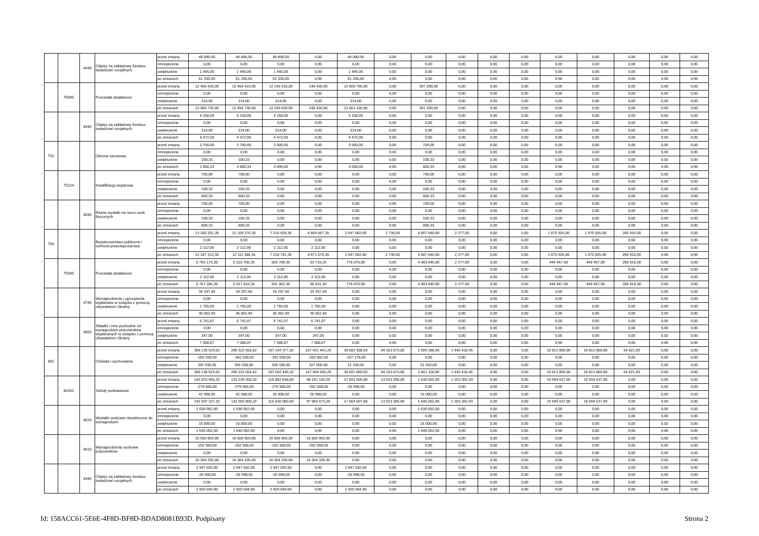| | | 4440 | Odpisy na zakładowy fundusz świadczeń socjalnych | przed zmianą | 49 890,00 | 49 890,00 | 49 890,00 | 0,00 | 49 890,00 | 0,00 | 0,00 | 0,00 | 0,00 | 0,00 | 0,00 | 0,00 | 0,00 | 0,00 | 0,00 |
| | | | | zmniejszenie | 0,00 | 0,00 | 0,00 | 0,00 | 0,00 | 0,00 | 0,00 | 0,00 | 0,00 | 0,00 | 0,00 | 0,00 | 0,00 | 0,00 | 0,00 |
| | | | | zwiększenie | 1 445,00 | 1 445,00 | 1 445,00 | 0,00 | 1 445,00 | 0,00 | 0,00 | 0,00 | 0,00 | 0,00 | 0,00 | 0,00 | 0,00 | 0,00 | 0,00 |
| | | | | po zmianach | 51 335,00 | 51 335,00 | 51 335,00 | 0,00 | 51 335,00 | 0,00 | 0,00 | 0,00 | 0,00 | 0,00 | 0,00 | 0,00 | 0,00 | 0,00 | 0,00 |
| | 75095 | | Pozostała działalność | przed zmianą | 12 456 416,00 | 12 456 416,00 | 12 149 216,00 | 148 430,00 | 12 000 786,00 | 0,00 | 307 200,00 | 0,00 | 0,00 | 0,00 | 0,00 | 0,00 | 0,00 | 0,00 | 0,00 |
| | | | | zmniejszenie | 0,00 | 0,00 | 0,00 | 0,00 | 0,00 | 0,00 | 0,00 | 0,00 | 0,00 | 0,00 | 0,00 | 0,00 | 0,00 | 0,00 | 0,00 |
| | | | | zwiększenie | 314,00 | 314,00 | 314,00 | 0,00 | 314,00 | 0,00 | 0,00 | 0,00 | 0,00 | 0,00 | 0,00 | 0,00 | 0,00 | 0,00 | 0,00 |
| | | | | po zmianach | 12 456 730,00 | 12 456 730,00 | 12 149 530,00 | 148 430,00 | 12 001 100,00 | 0,00 | 307 200,00 | 0,00 | 0,00 | 0,00 | 0,00 | 0,00 | 0,00 | 0,00 | 0,00 |
| | | 4440 | Odpisy na zakładowy fundusz świadczeń socjalnych | przed zmianą | 4 158,00 | 4 158,00 | 4 158,00 | 0,00 | 4 158,00 | 0,00 | 0,00 | 0,00 | 0,00 | 0,00 | 0,00 | 0,00 | 0,00 | 0,00 | 0,00 |
| | | | | zmniejszenie | 0,00 | 0,00 | 0,00 | 0,00 | 0,00 | 0,00 | 0,00 | 0,00 | 0,00 | 0,00 | 0,00 | 0,00 | 0,00 | 0,00 | 0,00 |
| | | | | zwiększenie | 314,00 | 314,00 | 314,00 | 0,00 | 314,00 | 0,00 | 0,00 | 0,00 | 0,00 | 0,00 | 0,00 | 0,00 | 0,00 | 0,00 | 0,00 |
| | | | | po zmianach | 4 472,00 | 4 472,00 | 4 472,00 | 0,00 | 4 472,00 | 0,00 | 0,00 | 0,00 | 0,00 | 0,00 | 0,00 | 0,00 | 0,00 | 0,00 | 0,00 |
| 752 | | | Obrona narodowa | przed zmianą | 3 700,00 | 3 700,00 | 3 000,00 | 0,00 | 3 000,00 | 0,00 | 700,00 | 0,00 | 0,00 | 0,00 | 0,00 | 0,00 | 0,00 | 0,00 | 0,00 |
| | | | | zmniejszenie | 0,00 | 0,00 | 0,00 | 0,00 | 0,00 | 0,00 | 0,00 | 0,00 | 0,00 | 0,00 | 0,00 | 0,00 | 0,00 | 0,00 | 0,00 |
| | | | | zwiększenie | 100,33 | 100,33 | 0,00 | 0,00 | 0,00 | 0,00 | 100,33 | 0,00 | 0,00 | 0,00 | 0,00 | 0,00 | 0,00 | 0,00 | 0,00 |
| | | | | po zmianach | 3 800,33 | 3 800,33 | 3 000,00 | 0,00 | 3 000,00 | 0,00 | 800,33 | 0,00 | 0,00 | 0,00 | 0,00 | 0,00 | 0,00 | 0,00 | 0,00 |
| | 75224 | | Kwalifikacja wojskowa. | przed zmianą | 700,00 | 700,00 | 0,00 | 0,00 | 0,00 | 0,00 | 700,00 | 0,00 | 0,00 | 0,00 | 0,00 | 0,00 | 0,00 | 0,00 | 0,00 |
| | | | | zmniejszenie | 0,00 | 0,00 | 0,00 | 0,00 | 0,00 | 0,00 | 0,00 | 0,00 | 0,00 | 0,00 | 0,00 | 0,00 | 0,00 | 0,00 | 0,00 |
| | | | | zwiększenie | 100,33 | 100,33 | 0,00 | 0,00 | 0,00 | 0,00 | 100,33 | 0,00 | 0,00 | 0,00 | 0,00 | 0,00 | 0,00 | 0,00 | 0,00 |
| | | | | po zmianach | 800,33 | 800,33 | 0,00 | 0,00 | 0,00 | 0,00 | 800,33 | 0,00 | 0,00 | 0,00 | 0,00 | 0,00 | 0,00 | 0,00 | 0,00 |
| | | 3030 | Różne wydatki na rzecz osób fizycznych | przed zmianą | 700,00 | 700,00 | 0,00 | 0,00 | 0,00 | 0,00 | 700,00 | 0,00 | 0,00 | 0,00 | 0,00 | 0,00 | 0,00 | 0,00 | 0,00 |
| | | | | zmniejszenie | 0,00 | 0,00 | 0,00 | 0,00 | 0,00 | 0,00 | 0,00 | 0,00 | 0,00 | 0,00 | 0,00 | 0,00 | 0,00 | 0,00 | 0,00 |
| | | | | zwiększenie | 100,33 | 100,33 | 0,00 | 0,00 | 0,00 | 0,00 | 100,33 | 0,00 | 0,00 | 0,00 | 0,00 | 0,00 | 0,00 | 0,00 | 0,00 |
| | | | | po zmianach | 800,33 | 800,33 | 0,00 | 0,00 | 0,00 | 0,00 | 800,33 | 0,00 | 0,00 | 0,00 | 0,00 | 0,00 | 0,00 | 0,00 | 0,00 |
| 754 | | | Bezpieczeństwo publiczne i ochrona przeciwpożarowa | przed zmianą | 13 185 201,35 | 12 109 276,35 | 7 216 629,35 | 4 669 567,35 | 2 547 062,00 | 2 730,00 | 4 887 640,00 | 2 277,00 | 0,00 | 0,00 | 1 075 925,00 | 1 075 925,00 | 265 910,00 | 0,00 | 0,00 |
| | | | | zmniejszenie | 0,00 | 0,00 | 0,00 | 0,00 | 0,00 | 0,00 | 0,00 | 0,00 | 0,00 | 0,00 | 0,00 | 0,00 | 0,00 | 0,00 | 0,00 |
| | | | | zwiększenie | 2 112,00 | 2 112,00 | 2 112,00 | 2 112,00 | 0,00 | 0,00 | 0,00 | 0,00 | 0,00 | 0,00 | 0,00 | 0,00 | 0,00 | 0,00 | 0,00 |
| | | | | po zmianach | 13 187 313,35 | 12 111 388,35 | 7 218 741,35 | 4 671 679,35 | 2 547 062,00 | 2 730,00 | 4 887 640,00 | 2 277,00 | 0,00 | 0,00 | 1 075 925,00 | 1 075 925,00 | 265 910,00 | 0,00 | 0,00 |
| | 75495 | | Pozostała działalność | przed zmianą | 5 765 173,35 | 5 315 706,35 | 829 789,35 | 53 719,35 | 776 070,00 | 0,00 | 4 483 640,00 | 2 277,00 | 0,00 | 0,00 | 449 467,00 | 449 467,00 | 265 910,00 | 0,00 | 0,00 |
| | | | | zmniejszenie | 0,00 | 0,00 | 0,00 | 0,00 | 0,00 | 0,00 | 0,00 | 0,00 | 0,00 | 0,00 | 0,00 | 0,00 | 0,00 | 0,00 | 0,00 |
| | | | | zwiększenie | 2 112,00 | 2 112,00 | 2 112,00 | 2 112,00 | 0,00 | 0,00 | 0,00 | 0,00 | 0,00 | 0,00 | 0,00 | 0,00 | 0,00 | 0,00 | 0,00 |
| | | | | po zmianach | 5 767 285,35 | 5 317 818,35 | 831 901,35 | 55 831,35 | 776 070,00 | 0,00 | 4 483 640,00 | 2 277,00 | 0,00 | 0,00 | 449 467,00 | 449 467,00 | 265 910,00 | 0,00 | 0,00 |
| | | 4740 | Wynagrodzenia i uposażenia wypłacane w związku z pomocą obywatelom Ukrainy | przed zmianą | 34 297,48 | 34 297,48 | 34 297,48 | 34 297,48 | 0,00 | 0,00 | 0,00 | 0,00 | 0,00 | 0,00 | 0,00 | 0,00 | 0,00 | 0,00 | 0,00 |
| | | | | zmniejszenie | 0,00 | 0,00 | 0,00 | 0,00 | 0,00 | 0,00 | 0,00 | 0,00 | 0,00 | 0,00 | 0,00 | 0,00 | 0,00 | 0,00 | 0,00 |
| | | | | zwiększenie | 1 765,00 | 1 765,00 | 1 765,00 | 1 765,00 | 0,00 | 0,00 | 0,00 | 0,00 | 0,00 | 0,00 | 0,00 | 0,00 | 0,00 | 0,00 | 0,00 |
| | | | | po zmianach | 36 062,48 | 36 062,48 | 36 062,48 | 36 062,48 | 0,00 | 0,00 | 0,00 | 0,00 | 0,00 | 0,00 | 0,00 | 0,00 | 0,00 | 0,00 | 0,00 |
| | | 4850 | Składki i inne pochodne od wynagrodzeń pracowników wypłacanych w związku z pomocą obywatelom Ukrainy | przed zmianą | 6 741,87 | 6 741,87 | 6 741,87 | 6 741,87 | 0,00 | 0,00 | 0,00 | 0,00 | 0,00 | 0,00 | 0,00 | 0,00 | 0,00 | 0,00 | 0,00 |
| | | | | zmniejszenie | 0,00 | 0,00 | 0,00 | 0,00 | 0,00 | 0,00 | 0,00 | 0,00 | 0,00 | 0,00 | 0,00 | 0,00 | 0,00 | 0,00 | 0,00 |
| | | | | zwiększenie | 347,00 | 347,00 | 347,00 | 347,00 | 0,00 | 0,00 | 0,00 | 0,00 | 0,00 | 0,00 | 0,00 | 0,00 | 0,00 | 0,00 | 0,00 |
| | | | | po zmianach | 7 088,87 | 7 088,87 | 7 088,87 | 7 088,87 | 0,00 | 0,00 | 0,00 | 0,00 | 0,00 | 0,00 | 0,00 | 0,00 | 0,00 | 0,00 | 0,00 |
| 801 | | | Oświata i wychowanie | przed zmianą | 306 135 524,62 | 295 322 655,62 | 197 104 377,32 | 157 421 441,29 | 39 682 936,03 | 94 163 673,85 | 2 609 186,00 | 1 445 418,45 | 0,00 | 0,00 | 10 812 869,00 | 10 812 869,00 | 64 821,00 | 0,00 | 0,00 |
| | | | | zmniejszenie | -391 038,00 | -391 038,00 | -391 038,00 | -283 862,00 | -107 176,00 | 0,00 | 0,00 | 0,00 | 0,00 | 0,00 | 0,00 | 0,00 | 0,00 | 0,00 | 0,00 |
| | | | | zwiększenie | 391 038,00 | 391 038,00 | 339 106,00 | 327 006,00 | 12 100,00 | 0,00 | 51 932,00 | 0,00 | 0,00 | 0,00 | 0,00 | 0,00 | 0,00 | 0,00 | 0,00 |
| | | | | po zmianach | 306 135 524,62 | 295 322 655,62 | 197 052 445,32 | 157 464 585,29 | 39 587 860,03 | 94 163 673,85 | 2 661 118,00 | 1 445 418,45 | 0,00 | 0,00 | 10 812 869,00 | 10 812 869,00 | 64 821,00 | 0,00 | 0,00 |
| | 80101 | | Szkoły podstawowe | przed zmianą | 142 833 905,32 | 132 239 368,32 | 115 882 648,89 | 98 191 143,29 | 17 691 505,60 | 13 523 305,00 | 1 630 052,00 | 1 203 362,43 | 0,00 | 0,00 | 10 594 537,00 | 10 594 537,00 | 0,00 | 0,00 | 0,00 |
| | | | | zmniejszenie | -279 566,00 | -279 566,00 | -279 566,00 | -252 568,00 | -26 998,00 | 0,00 | 0,00 | 0,00 | 0,00 | 0,00 | 0,00 | 0,00 | 0,00 | 0,00 | 0,00 |
| | | | | zwiększenie | 42 998,00 | 42 998,00 | 26 998,00 | 26 998,00 | 0,00 | 0,00 | 16 000,00 | 0,00 | 0,00 | 0,00 | 0,00 | 0,00 | 0,00 | 0,00 | 0,00 |
| | | | | po zmianach | 142 597 337,32 | 132 002 800,32 | 115 630 080,89 | 97 965 573,29 | 17 664 507,60 | 13 523 305,00 | 1 646 052,00 | 1 203 362,43 | 0,00 | 0,00 | 10 594 537,00 | 10 594 537,00 | 0,00 | 0,00 | 0,00 |
| | | 3020 | Wydatki osobowe niezaliczone do wynagrodzeń | przed zmianą | 1 630 052,00 | 1 630 052,00 | 0,00 | 0,00 | 0,00 | 0,00 | 1 630 052,00 | 0,00 | 0,00 | 0,00 | 0,00 | 0,00 | 0,00 | 0,00 | 0,00 |
| | | | | zmniejszenie | 0,00 | 0,00 | 0,00 | 0,00 | 0,00 | 0,00 | 0,00 | 0,00 | 0,00 | 0,00 | 0,00 | 0,00 | 0,00 | 0,00 | 0,00 |
| | | | | zwiększenie | 16 000,00 | 16 000,00 | 0,00 | 0,00 | 0,00 | 0,00 | 16 000,00 | 0,00 | 0,00 | 0,00 | 0,00 | 0,00 | 0,00 | 0,00 | 0,00 |
| | | | | po zmianach | 1 646 052,00 | 1 646 052,00 | 0,00 | 0,00 | 0,00 | 0,00 | 1 646 052,00 | 0,00 | 0,00 | 0,00 | 0,00 | 0,00 | 0,00 | 0,00 | 0,00 |
| | | 4010 | Wynagrodzenia osobowe pracowników | przed zmianą | 16 556 903,00 | 16 556 903,00 | 16 556 903,00 | 16 556 903,00 | 0,00 | 0,00 | 0,00 | 0,00 | 0,00 | 0,00 | 0,00 | 0,00 | 0,00 | 0,00 | 0,00 |
| | | | | zmniejszenie | -252 568,00 | -252 568,00 | -252 568,00 | -252 568,00 | 0,00 | 0,00 | 0,00 | 0,00 | 0,00 | 0,00 | 0,00 | 0,00 | 0,00 | 0,00 | 0,00 |
| | | | | zwiększenie | 0,00 | 0,00 | 0,00 | 0,00 | 0,00 | 0,00 | 0,00 | 0,00 | 0,00 | 0,00 | 0,00 | 0,00 | 0,00 | 0,00 | 0,00 |
| | | | | po zmianach | 16 304 335,00 | 16 304 335,00 | 16 304 335,00 | 16 304 335,00 | 0,00 | 0,00 | 0,00 | 0,00 | 0,00 | 0,00 | 0,00 | 0,00 | 0,00 | 0,00 | 0,00 |
| | | 4440 | Odpisy na zakładowy fundusz świadczeń socjalnych | przed zmianą | 2 947 592,00 | 2 947 592,00 | 2 947 592,00 | 0,00 | 2 947 592,00 | 0,00 | 0,00 | 0,00 | 0,00 | 0,00 | 0,00 | 0,00 | 0,00 | 0,00 | 0,00 |
| | | | | zmniejszenie | -26 998,00 | -26 998,00 | -26 998,00 | 0,00 | -26 998,00 | 0,00 | 0,00 | 0,00 | 0,00 | 0,00 | 0,00 | 0,00 | 0,00 | 0,00 | 0,00 |
| | | | | zwiększenie | 0,00 | 0,00 | 0,00 | 0,00 | 0,00 | 0,00 | 0,00 | 0,00 | 0,00 | 0,00 | 0,00 | 0,00 | 0,00 | 0,00 | 0,00 |
| | | | | po zmianach | 2 920 594,00 | 2 920 594,00 | 2 920 594,00 | 0,00 | 2 920 594,00 | 0,00 | 0,00 | 0,00 | 0,00 | 0,00 | 0,00 | 0,00 | 0,00 | 0,00 | 0,00 |
Id: 158ACC61-5E6E-4F8D-BF8D-BDAD8081B93D. Podpisany Strona 2